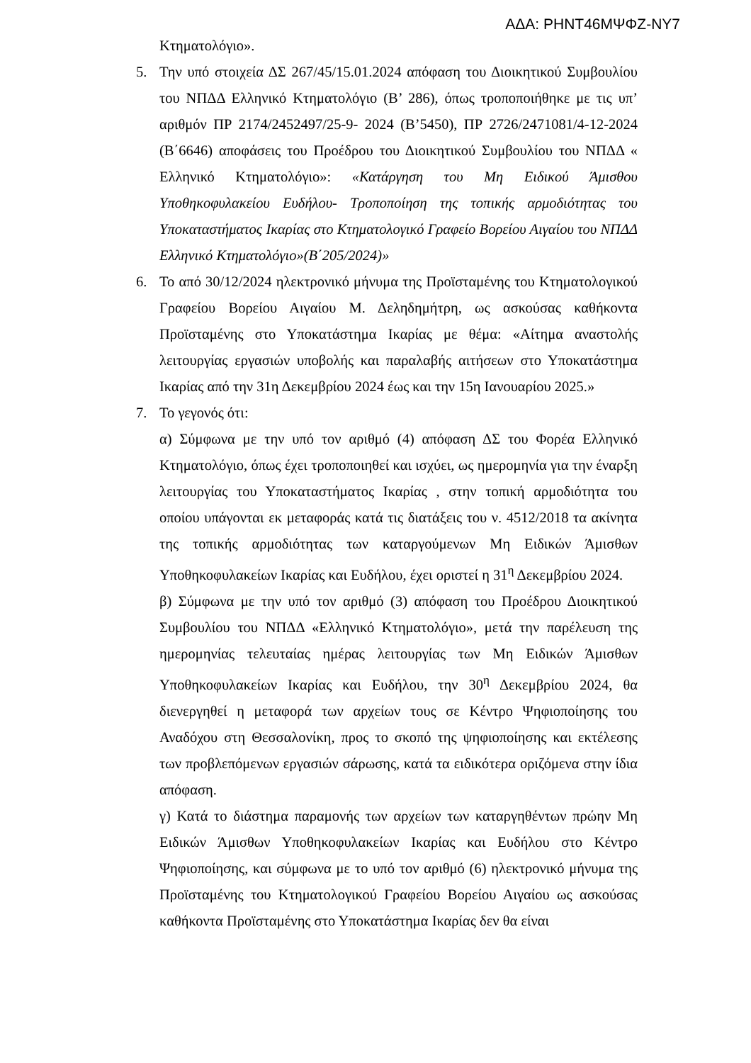ΑΔΑ: ΡΗΝΤ46ΜΨΦΖ-ΝΥ7
Κτηματολόγιο».
5. Την υπό στοιχεία ΔΣ 267/45/15.01.2024 απόφαση του Διοικητικού Συμβουλίου του ΝΠΔΔ Ελληνικό Κτηματολόγιο (Β’ 286), όπως τροποποιήθηκε με τις υπ’ αριθμόν ΠΡ 2174/2452497/25-9- 2024 (Β’5450), ΠΡ 2726/2471081/4-12-2024 (Β΄6646) αποφάσεις του Προέδρου του Διοικητικού Συμβουλίου του ΝΠΔΔ « Ελληνικό Κτηματολόγιο»: «Κατάργηση του Μη Ειδικού Άμισθου Υποθηκοφυλακείου Ευδήλου- Τροποποίηση της τοπικής αρμοδιότητας του Υποκαταστήματος Ικαρίας στο Κτηματολογικό Γραφείο Βορείου Αιγαίου του ΝΠΔΔ Ελληνικό Κτηματολόγιο»(Β΄205/2024)»
6. Το από 30/12/2024 ηλεκτρονικό μήνυμα της Προϊσταμένης του Κτηματολογικού Γραφείου Βορείου Αιγαίου Μ. Δεληδημήτρη, ως ασκούσας καθήκοντα Προϊσταμένης στο Υποκατάστημα Ικαρίας με θέμα: «Αίτημα αναστολής λειτουργίας εργασιών υποβολής και παραλαβής αιτήσεων στο Υποκατάστημα Ικαρίας από την 31η Δεκεμβρίου 2024 έως και την 15η Ιανουαρίου 2025.»
7. Το γεγονός ότι:
α) Σύμφωνα με την υπό τον αριθμό (4) απόφαση ΔΣ του Φορέα Ελληνικό Κτηματολόγιο, όπως έχει τροποποιηθεί και ισχύει, ως ημερομηνία για την έναρξη λειτουργίας του Υποκαταστήματος Ικαρίας , στην τοπική αρμοδιότητα του οποίου υπάγονται εκ μεταφοράς κατά τις διατάξεις του ν. 4512/2018 τα ακίνητα της τοπικής αρμοδιότητας των καταργούμενων Μη Ειδικών Άμισθων Υποθηκοφυλακείων Ικαρίας και Ευδήλου, έχει οριστεί η 31<sup>η</sup> Δεκεμβρίου 2024.
β) Σύμφωνα με την υπό τον αριθμό (3) απόφαση του Προέδρου Διοικητικού Συμβουλίου του ΝΠΔΔ «Ελληνικό Κτηματολόγιο», μετά την παρέλευση της ημερομηνίας τελευταίας ημέρας λειτουργίας των Μη Ειδικών Άμισθων Υποθηκοφυλακείων Ικαρίας και Ευδήλου, την 30<sup>η</sup> Δεκεμβρίου 2024, θα διενεργηθεί η μεταφορά των αρχείων τους σε Κέντρο Ψηφιοποίησης του Αναδόχου στη Θεσσαλονίκη, προς το σκοπό της ψηφιοποίησης και εκτέλεσης των προβλεπόμενων εργασιών σάρωσης, κατά τα ειδικότερα οριζόμενα στην ίδια απόφαση.
γ) Κατά το διάστημα παραμονής των αρχείων των καταργηθέντων πρώην Μη Ειδικών Άμισθων Υποθηκοφυλακείων Ικαρίας και Ευδήλου στο Κέντρο Ψηφιοποίησης, και σύμφωνα με το υπό τον αριθμό (6) ηλεκτρονικό μήνυμα της Προϊσταμένης του Κτηματολογικού Γραφείου Βορείου Αιγαίου ως ασκούσας καθήκοντα Προϊσταμένης στο Υποκατάστημα Ικαρίας δεν θα είναι